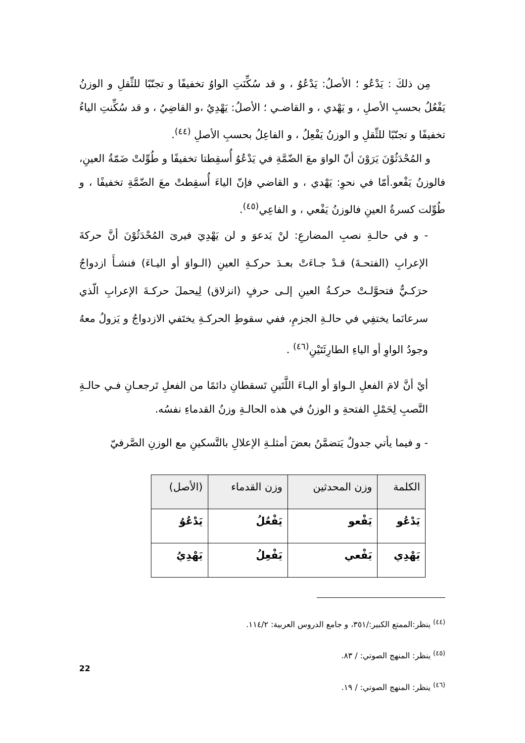مِن ذلكَ : يَدْعُو ؛ الأصلُ: يَدْعُوُ ، و قد سُكِّنَتِ الواوُ تخفيفًا و تجنّبًا للثِّقلِ و الوزنُ يَفْعُلُ بحسبِ الأصلِ ، و يَهْدي ، و القاضـي ؛ الأصلُ: يَهْدِيُ ،و القاضِيُ ، و قد سُكِّنتِ الياءُ تخفيفًا و تجنّبًا للثِّقلِ و الوزنُ يَفْعِلُ ، و الفاعِلُ بحسبِ الأصلِ <sup>(٤٤)</sup>.
و المُحْدَثُوْنَ يَرَوْنَ أنّ الواوَ معَ الضّمَّةِ في يَدْعُوُ أُسقِطتا تخفيفًا و طُوِّلتْ ضَمّةُ العينِ، فالوزنُ يَفْعو.أمّا في نحوِ: يَهْدي ، و القاضي فإنّ الياءَ أُسقِطتْ معَ الضّمَّةِ تخفيفًا ، و طُوِّلت كسرةُ العينِ فالوزنُ يَفْعي ، و الفاعِي<sup>(٤٥)</sup>.
- و في حالـةِ نصبِ المضارعِ: لنْ يَدعوَ و لن يَهْدِيَ فيرىَ المُحْدَثُوْنَ أنَّ حركةَ الإعرابِ (الفتحـةَ) قـدْ جـاءَتْ بعـدَ حركـةِ العينِ (الـواوَ أو اليـاءَ) فنشـأَ ازدواجٌ حرَكـيٌّ فتحوَّلـتْ حركـةُ العينِ إلـى حرفٍ (انزلاق) لِيحملَ حركـةَ الإعرابِ الّذي سرعانَما يختفِي في حالـةِ الجزمِ، ففي سقوطِ الحركـةِ يختَفي الازدواجُ و يَزولُ معهُ وجودُ الواوِ أو الياءِ الطارِئَتَيْنِ<sup>(٤٦)</sup> .
أيْ أنَّ لامَ الفعلِ الـواوَ أو اليـاءَ اللَّتَينِ تَسقطانِ دائمًا من الفعلِ تَرجعـانِ فـي حالـةِ النَّصبِ لِحَمْلِ الفتحةِ و الوزنُ في هذه الحالـةِ وزنُ القدماءِ نفسُه.
- و فيما يأتي جدولٌ يَتضمَّنُ بعضَ أمثلـةِ الإعلالِ بالتَّسكينِ مع الوزنِ الصَّرفيّ
| الكلمة | وزن المحدثين | وزن القدماء | (الأصل) |
| --- | --- | --- | --- |
| يَدْعُو | يَفْعو | يَفْعُلُ | يَدْعُوُ |
| يَهْدِي | يَفْعي | يَفْعِلُ | يَهْدِيُ |
<sup>(٤٤)</sup> ينظر:الممتع الكبير:/٣٥١، و جامع الدروس العربية: ١١٤/٢.
<sup>(٤٥)</sup> ينظر: المنهج الصوتي: / ٨٣.
<sup>(٤٦)</sup> ينظر: المنهج الصوتي: / ١٩.
22